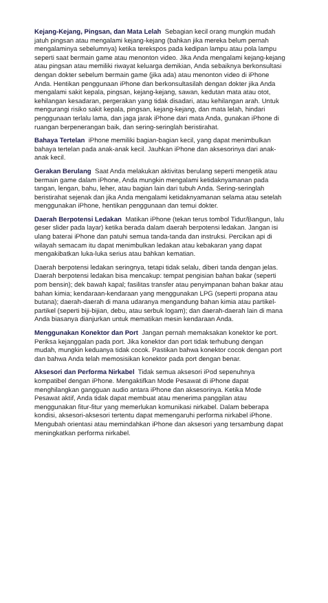Kejang-Kejang, Pingsan, dan Mata Lelah Sebagian kecil orang mungkin mudah jatuh pingsan atau mengalami kejang-kejang (bahkan jika mereka belum pernah mengalaminya sebelumnya) ketika terekspos pada kedipan lampu atau pola lampu seperti saat bermain game atau menonton video. Jika Anda mengalami kejang-kejang atau pingsan atau memiliki riwayat keluarga demikian, Anda sebaiknya berkonsultasi dengan dokter sebelum bermain game (jika ada) atau menonton video di iPhone Anda. Hentikan penggunaan iPhone dan berkonsultasilah dengan dokter jika Anda mengalami sakit kepala, pingsan, kejang-kejang, sawan, kedutan mata atau otot, kehilangan kesadaran, pergerakan yang tidak disadari, atau kehilangan arah. Untuk mengurangi risiko sakit kepala, pingsan, kejang-kejang, dan mata lelah, hindari penggunaan terlalu lama, dan jaga jarak iPhone dari mata Anda, gunakan iPhone di ruangan berpenerangan baik, dan sering-seringlah beristirahat.
Bahaya Tertelan iPhone memiliki bagian-bagian kecil, yang dapat menimbulkan bahaya tertelan pada anak-anak kecil. Jauhkan iPhone dan aksesorinya dari anak-anak kecil.
Gerakan Berulang Saat Anda melakukan aktivitas berulang seperti mengetik atau bermain game dalam iPhone, Anda mungkin mengalami ketidaknyamanan pada tangan, lengan, bahu, leher, atau bagian lain dari tubuh Anda. Sering-seringlah beristirahat sejenak dan jika Anda mengalami ketidaknyamanan selama atau setelah menggunakan iPhone, hentikan penggunaan dan temui dokter.
Daerah Berpotensi Ledakan Matikan iPhone (tekan terus tombol Tidur/Bangun, lalu geser slider pada layar) ketika berada dalam daerah berpotensi ledakan. Jangan isi ulang baterai iPhone dan patuhi semua tanda-tanda dan instruksi. Percikan api di wilayah semacam itu dapat menimbulkan ledakan atau kebakaran yang dapat mengakibatkan luka-luka serius atau bahkan kematian.
Daerah berpotensi ledakan seringnya, tetapi tidak selalu, diberi tanda dengan jelas. Daerah berpotensi ledakan bisa mencakup: tempat pengisian bahan bakar (seperti pom bensin); dek bawah kapal; fasilitas transfer atau penyimpanan bahan bakar atau bahan kimia; kendaraan-kendaraan yang menggunakan LPG (seperti propana atau butana); daerah-daerah di mana udaranya mengandung bahan kimia atau partikel-partikel (seperti biji-bijian, debu, atau serbuk logam); dan daerah-daerah lain di mana Anda biasanya dianjurkan untuk mematikan mesin kendaraan Anda.
Menggunakan Konektor dan Port Jangan pernah memaksakan konektor ke port. Periksa kejanggalan pada port. Jika konektor dan port tidak terhubung dengan mudah, mungkin keduanya tidak cocok. Pastikan bahwa konektor cocok dengan port dan bahwa Anda telah memosisikan konektor pada port dengan benar.
Aksesori dan Performa Nirkabel Tidak semua aksesori iPod sepenuhnya kompatibel dengan iPhone. Mengaktifkan Mode Pesawat di iPhone dapat menghilangkan gangguan audio antara iPhone dan aksesorinya. Ketika Mode Pesawat aktif, Anda tidak dapat membuat atau menerima panggilan atau menggunakan fitur-fitur yang memerlukan komunikasi nirkabel. Dalam beberapa kondisi, aksesori-aksesori tertentu dapat memengaruhi performa nirkabel iPhone. Mengubah orientasi atau memindahkan iPhone dan aksesori yang tersambung dapat meningkatkan performa nirkabel.